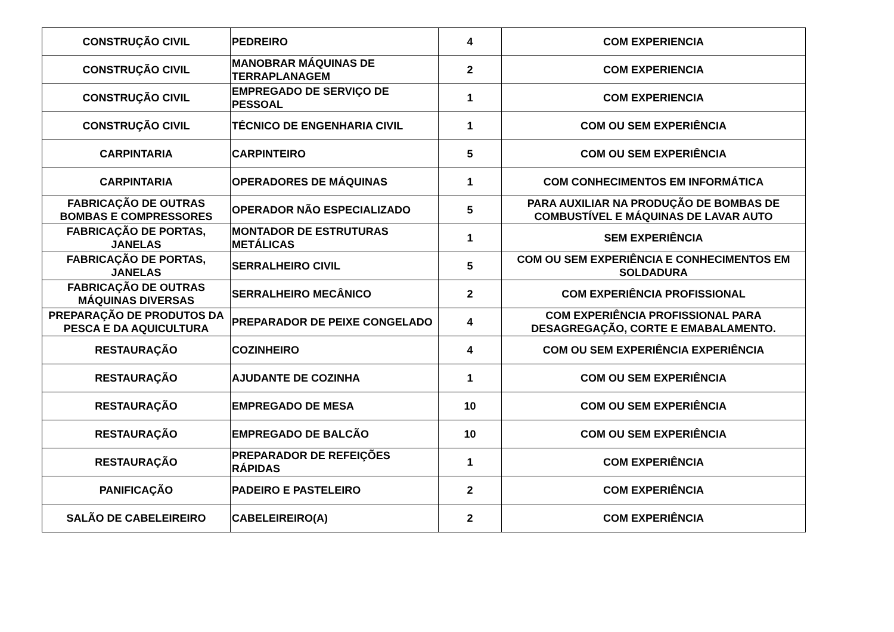| CONSTRUÇÃO CIVIL | PEDREIRO | 4 | COM EXPERIENCIA |
| CONSTRUÇÃO CIVIL | MANOBRAR MÁQUINAS DE TERRAPLANAGEM | 2 | COM EXPERIENCIA |
| CONSTRUÇÃO CIVIL | EMPREGADO DE SERVIÇO DE PESSOAL | 1 | COM EXPERIENCIA |
| CONSTRUÇÃO CIVIL | TÉCNICO DE ENGENHARIA CIVIL | 1 | COM OU SEM EXPERIÊNCIA |
| CARPINTARIA | CARPINTEIRO | 5 | COM OU SEM EXPERIÊNCIA |
| CARPINTARIA | OPERADORES DE MÁQUINAS | 1 | COM CONHECIMENTOS EM INFORMÁTICA |
| FABRICAÇÃO DE OUTRAS BOMBAS E COMPRESSORES | OPERADOR NÃO ESPECIALIZADO | 5 | PARA AUXILIAR NA PRODUÇÃO DE BOMBAS DE COMBUSTÍVEL E MÁQUINAS DE LAVAR AUTO |
| FABRICAÇÃO DE PORTAS, JANELAS | MONTADOR DE ESTRUTURAS METÁLICAS | 1 | SEM EXPERIÊNCIA |
| FABRICAÇÃO DE PORTAS, JANELAS | SERRALHEIRO CIVIL | 5 | COM OU SEM EXPERIÊNCIA E CONHECIMENTOS EM SOLDADURA |
| FABRICAÇÃO DE OUTRAS MÁQUINAS DIVERSAS | SERRALHEIRO MECÂNICO | 2 | COM EXPERIÊNCIA PROFISSIONAL |
| PREPARAÇÃO DE PRODUTOS DA PESCA E DA AQUICULTURA | PREPARADOR DE PEIXE CONGELADO | 4 | COM EXPERIÊNCIA PROFISSIONAL PARA DESAGREGAÇÃO, CORTE E EMABALAMENTO. |
| RESTAURAÇÃO | COZINHEIRO | 4 | COM OU SEM EXPERIÊNCIA EXPERIÊNCIA |
| RESTAURAÇÃO | AJUDANTE DE COZINHA | 1 | COM OU SEM EXPERIÊNCIA |
| RESTAURAÇÃO | EMPREGADO DE MESA | 10 | COM OU SEM EXPERIÊNCIA |
| RESTAURAÇÃO | EMPREGADO DE BALCÃO | 10 | COM OU SEM EXPERIÊNCIA |
| RESTAURAÇÃO | PREPARADOR DE REFEIÇÕES RÁPIDAS | 1 | COM EXPERIÊNCIA |
| PANIFICAÇÃO | PADEIRO E PASTELEIRO | 2 | COM EXPERIÊNCIA |
| SALÃO DE CABELEIREIRO | CABELEIREIRO(A) | 2 | COM EXPERIÊNCIA |